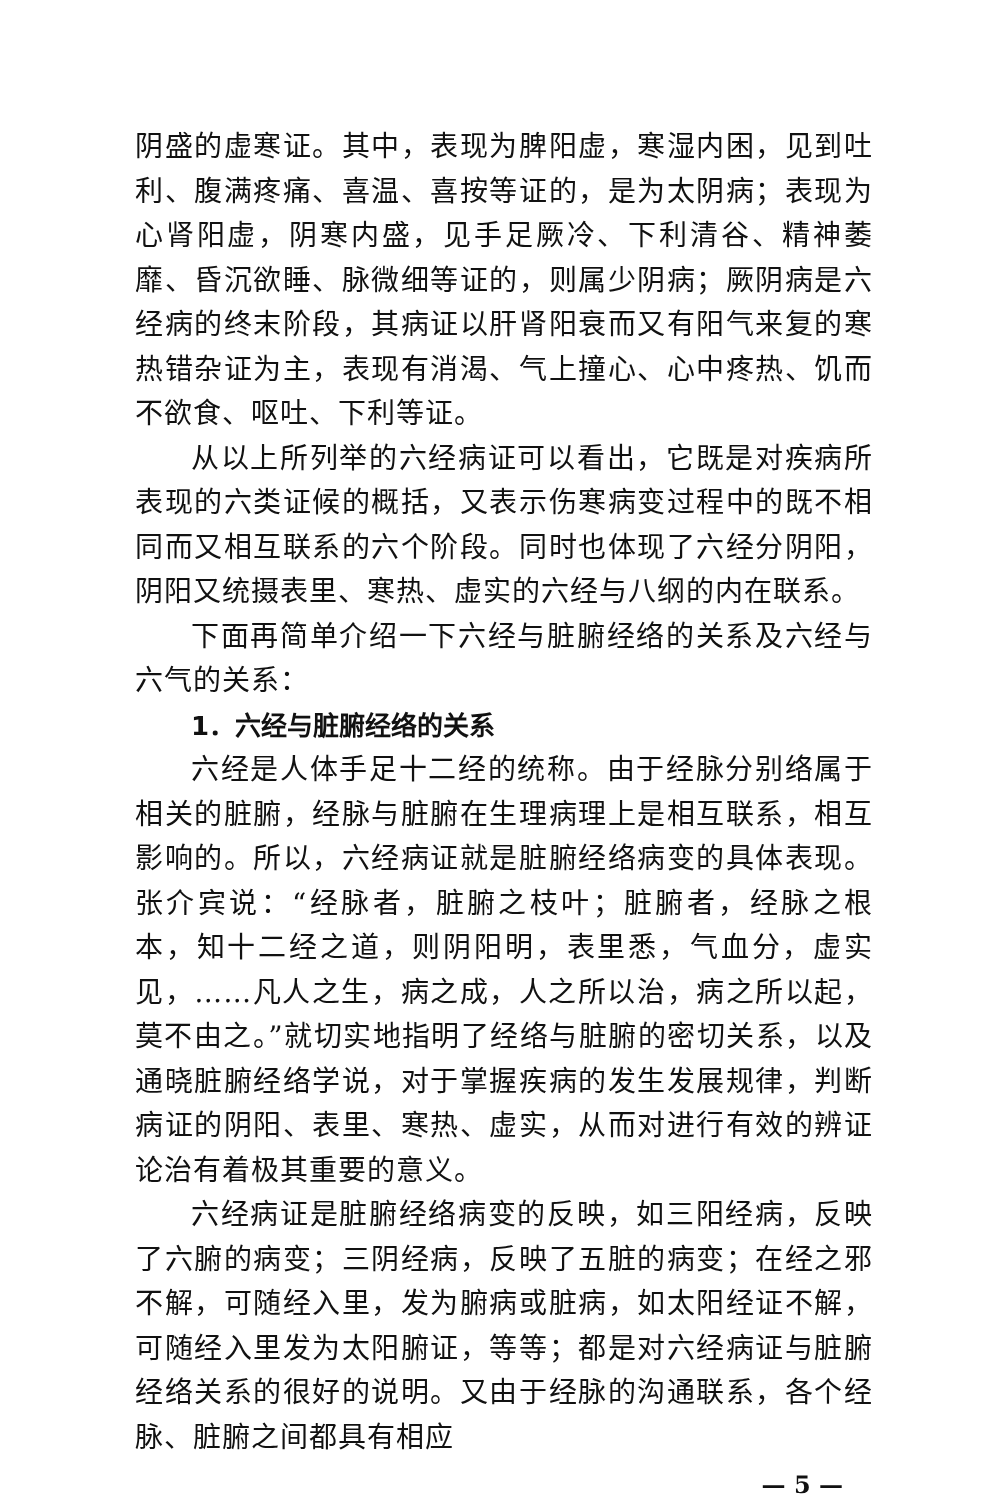阴盛的虚寒证。其中，表现为脾阳虚，寒湿内困，见到吐利、腹满疼痛、喜温、喜按等证的，是为太阴病；表现为心肾阳虚，阴寒内盛，见手足厥冷、下利清谷、精神萎靡、昏沉欲睡、脉微细等证的，则属少阴病；厥阴病是六经病的终末阶段，其病证以肝肾阳衰而又有阳气来复的寒热错杂证为主，表现有消渴、气上撞心、心中疼热、饥而不欲食、呕吐、下利等证。
从以上所列举的六经病证可以看出，它既是对疾病所表现的六类证候的概括，又表示伤寒病变过程中的既不相同而又相互联系的六个阶段。同时也体现了六经分阴阳，阴阳又统摄表里、寒热、虚实的六经与八纲的内在联系。
下面再简单介绍一下六经与脏腑经络的关系及六经与六气的关系：
1．六经与脏腑经络的关系
六经是人体手足十二经的统称。由于经脉分别络属于相关的脏腑，经脉与脏腑在生理病理上是相互联系，相互影响的。所以，六经病证就是脏腑经络病变的具体表现。张介宾说：“经脉者，脏腑之枝叶；脏腑者，经脉之根本，知十二经之道，则阴阳明，表里悉，气血分，虚实见，……凡人之生，病之成，人之所以治，病之所以起，莫不由之。”就切实地指明了经络与脏腑的密切关系，以及通晓脏腑经络学说，对于掌握疾病的发生发展规律，判断病证的阴阳、表里、寒热、虚实，从而对进行有效的辨证论治有着极其重要的意义。
六经病证是脏腑经络病变的反映，如三阳经病，反映了六腑的病变；三阴经病，反映了五脏的病变；在经之邪不解，可随经入里，发为腑病或脏病，如太阳经证不解，可随经入里发为太阳腑证，等等；都是对六经病证与脏腑经络关系的很好的说明。又由于经脉的沟通联系，各个经脉、脏腑之间都具有相应
— 5 —